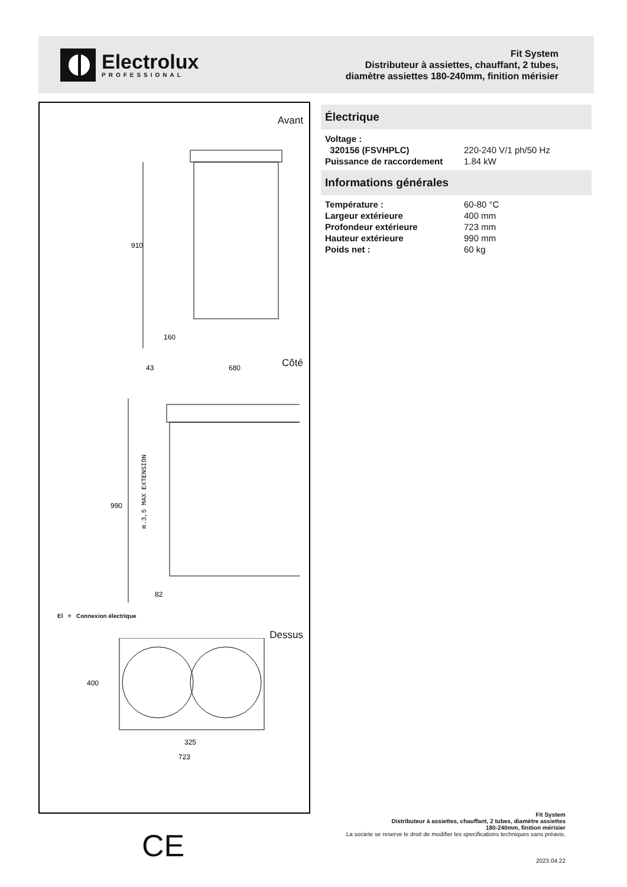Electrolux
PROFESSIONAL
Fit System
Distributeur à assiettes, chauffant, 2 tubes,
diamètre assiettes 180-240mm, finition mérisier
Avant
910
160
Côté
43
680
990
82
m.3,5 MAX EXTENSION
El = Connexion électrique
Dessus
400
325
723
Électrique
| Voltage : | |
| 320156 (FSVHPLC) | 220-240 V/1 ph/50 Hz |
| Puissance de raccordement | 1.84 kW |
Informations générales
| Température : | 60-80 °C |
| Largeur extérieure | 400 mm |
| Profondeur extérieure | 723 mm |
| Hauteur extérieure | 990 mm |
| Poids net : | 60 kg |
CE
Fit System
Distributeur à assiettes, chauffant, 2 tubes, diamètre assiettes
180-240mm, finition mérisier
La societe se reserve le droit de modifier les specifications techniques sans préavis.
2023.04.22